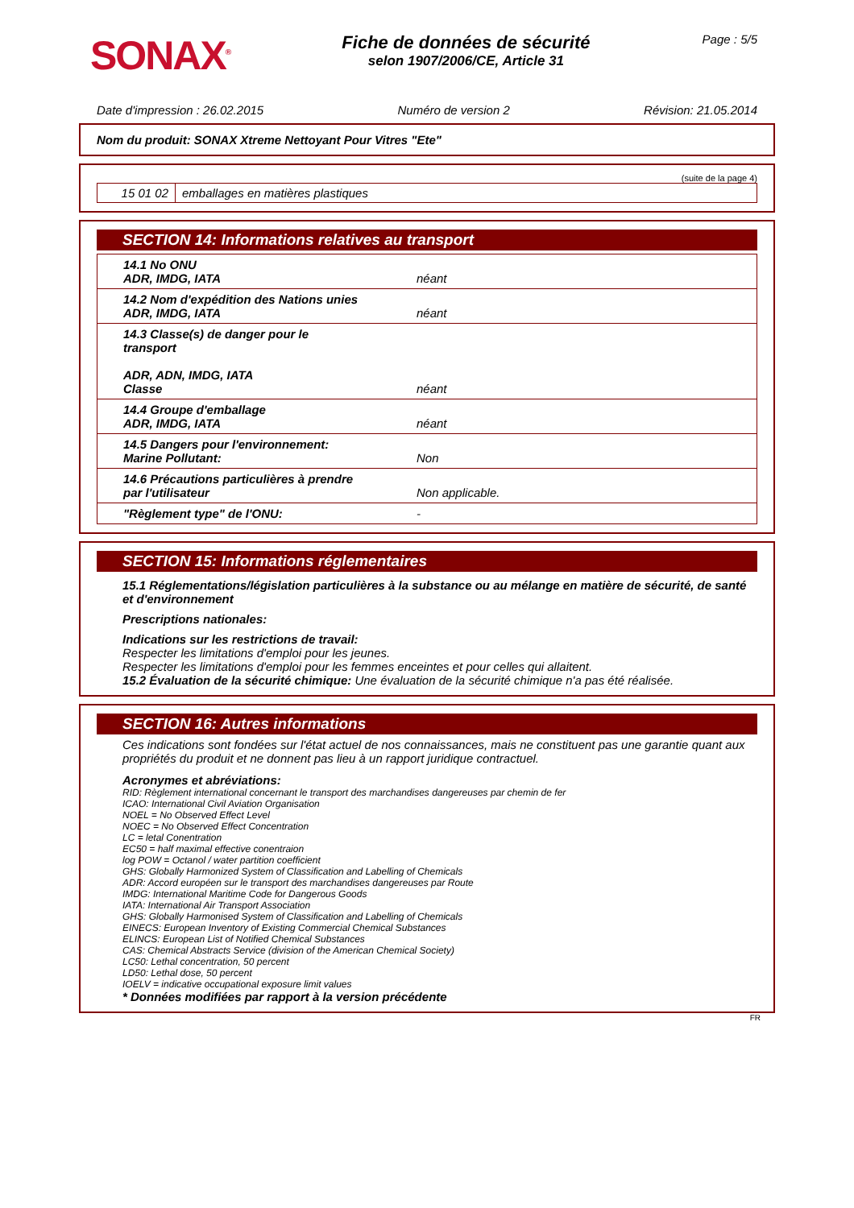SONAX<sup>®</sup>
Fiche de données de sécurité
selon 1907/2006/CE, Article 31
Page : 5/5
Date d'impression : 26.02.2015 Numéro de version 2 Révision: 21.05.2014
Nom du produit: SONAX Xtreme Nettoyant Pour Vitres "Ete"
(suite de la page 4)
| 15 01 02 | emballages en matières plastiques |
SECTION 14: Informations relatives au transport
| 14.1 No ONU ADR, IMDG, IATA | néant |
| 14.2 Nom d'expédition des Nations unies ADR, IMDG, IATA | néant |
| 14.3 Classe(s) de danger pour le transport ADR, ADN, IMDG, IATA Classe | néant |
| 14.4 Groupe d'emballage ADR, IMDG, IATA | néant |
| 14.5 Dangers pour l'environnement: Marine Pollutant: | Non |
| 14.6 Précautions particulières à prendre par l'utilisateur | Non applicable. |
| "Règlement type" de l'ONU: | - |
SECTION 15: Informations réglementaires
15.1 Réglementations/législation particulières à la substance ou au mélange en matière de sécurité, de santé et d'environnement
Prescriptions nationales:
Indications sur les restrictions de travail:
Respecter les limitations d'emploi pour les jeunes.
Respecter les limitations d'emploi pour les femmes enceintes et pour celles qui allaitent.
15.2 Évaluation de la sécurité chimique: Une évaluation de la sécurité chimique n'a pas été réalisée.
SECTION 16: Autres informations
Ces indications sont fondées sur l'état actuel de nos connaissances, mais ne constituent pas une garantie quant aux propriétés du produit et ne donnent pas lieu à un rapport juridique contractuel.
Acronymes et abréviations:
RID: Règlement international concernant le transport des marchandises dangereuses par chemin de fer
ICAO: International Civil Aviation Organisation
NOEL = No Observed Effect Level
NOEC = No Observed Effect Concentration
LC = letal Conentration
EC50 = half maximal effective conentraion
log POW = Octanol / water partition coefficient
GHS: Globally Harmonized System of Classification and Labelling of Chemicals
ADR: Accord européen sur le transport des marchandises dangereuses par Route
IMDG: International Maritime Code for Dangerous Goods
IATA: International Air Transport Association
GHS: Globally Harmonised System of Classification and Labelling of Chemicals
EINECS: European Inventory of Existing Commercial Chemical Substances
ELINCS: European List of Notified Chemical Substances
CAS: Chemical Abstracts Service (division of the American Chemical Society)
LC50: Lethal concentration, 50 percent
LD50: Lethal dose, 50 percent
IOELV = indicative occupational exposure limit values
* Données modifiées par rapport à la version précédente
FR